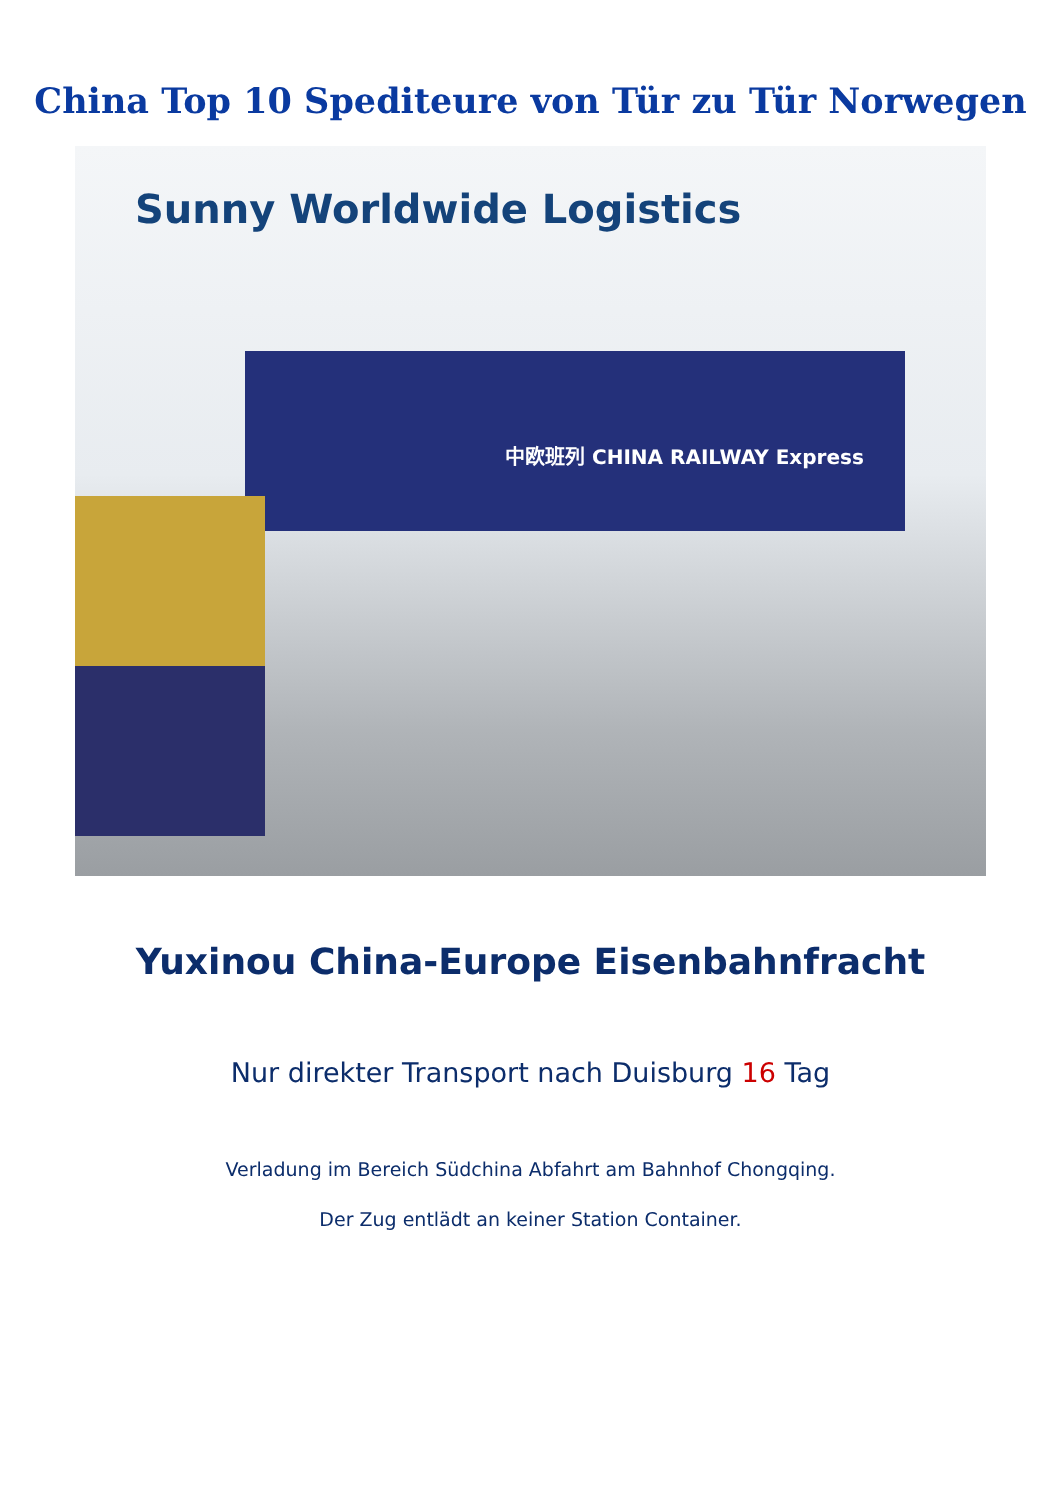China Top 10 Spediteure von Tür zu Tür Norwegen
Sunny Worldwide Logistics
中欧班列 CHINA RAILWAY Express
Yuxinou China-Europe Eisenbahnfracht
Nur direkter Transport nach Duisburg 16 Tag
Verladung im Bereich Südchina Abfahrt am Bahnhof Chongqing.
Der Zug entlädt an keiner Station Container.